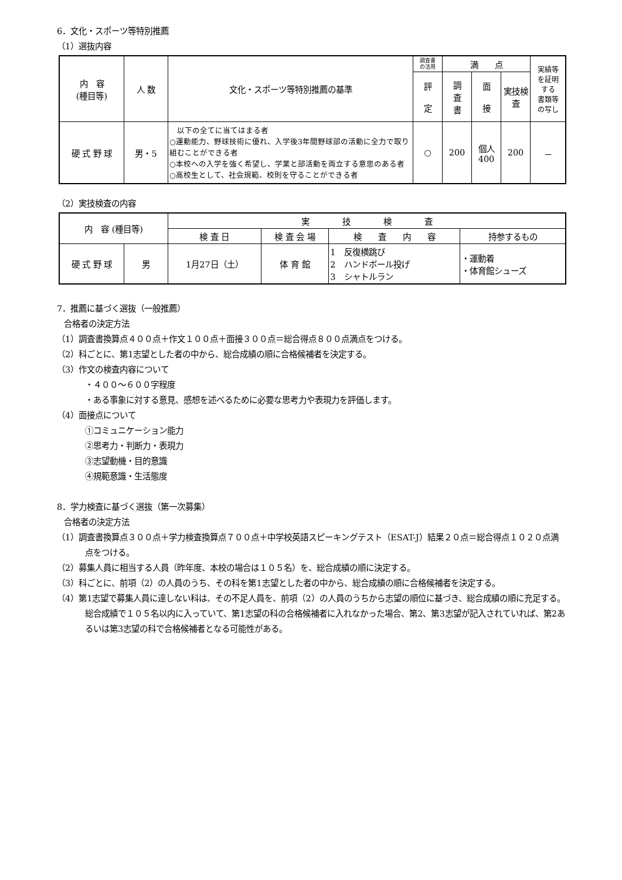6．文化・スポーツ等特別推薦
（1）選抜内容
| 内 容 (種目等) | 人 数 | 文化・スポーツ等特別推薦の基準 | 調査書 の活用 | 満 点 | | | 実績等 を証明 する 書類等 の写し |
| --- | --- | --- | --- | --- | --- | --- | --- |
| | | | 評 定 | 調 査 書 | 面 接 | 実技検査 | |
| 硬 式 野 球 | 男・5 | 以下の全てに当てはまる者 ○運動能力、野球技術に優れ、入学後3年間野球部の活動に全力で取り組むことができる者 ○本校への入学を強く希望し、学業と部活動を両立する意思のある者 ○高校生として、社会規範、校則を守ることができる者 | ○ | 200 | 個人 400 | 200 | － |
（2）実技検査の内容
| 内 容 (種目等) | | 実 技 検 査 | | | |
| --- | --- | --- | --- | --- | --- |
| | | 検 査 日 | 検 査 会 場 | 検 査 内 容 | 持参するもの |
| 硬 式 野 球 | 男 | 1月27日（土） | 体 育 館 | 1 反復横跳び 2 ハンドボール投げ 3 シャトルラン | ・運動着 ・体育館シューズ |
7．推薦に基づく選抜（一般推薦）
合格者の決定方法
（1）調査書換算点４００点＋作文１００点＋面接３００点＝総合得点８００点満点をつける。
（2）科ごとに、第1志望とした者の中から、総合成績の順に合格候補者を決定する。
（3）作文の検査内容について
・４００～６００字程度
・ある事象に対する意見、感想を述べるために必要な思考力や表現力を評価します。
（4）面接点について
①コミュニケーション能力
②思考力・判断力・表現力
③志望動機・目的意識
④規範意識・生活態度
8．学力検査に基づく選抜（第一次募集）
合格者の決定方法
（1）調査書換算点３００点＋学力検査換算点７００点＋中学校英語スピーキングテスト（ESAT-J）結果２０点＝総合得点１０２０点満点をつける。
（2）募集人員に相当する人員（昨年度、本校の場合は１０５名）を、総合成績の順に決定する。
（3）科ごとに、前項（2）の人員のうち、その科を第1志望とした者の中から、総合成績の順に合格候補者を決定する。
（4）第1志望で募集人員に達しない科は、その不足人員を、前項（2）の人員のうちから志望の順位に基づき、総合成績の順に充足する。総合成績で１０５名以内に入っていて、第1志望の科の合格候補者に入れなかった場合、第2、第3志望が記入されていれば、第2あるいは第3志望の科で合格候補者となる可能性がある。